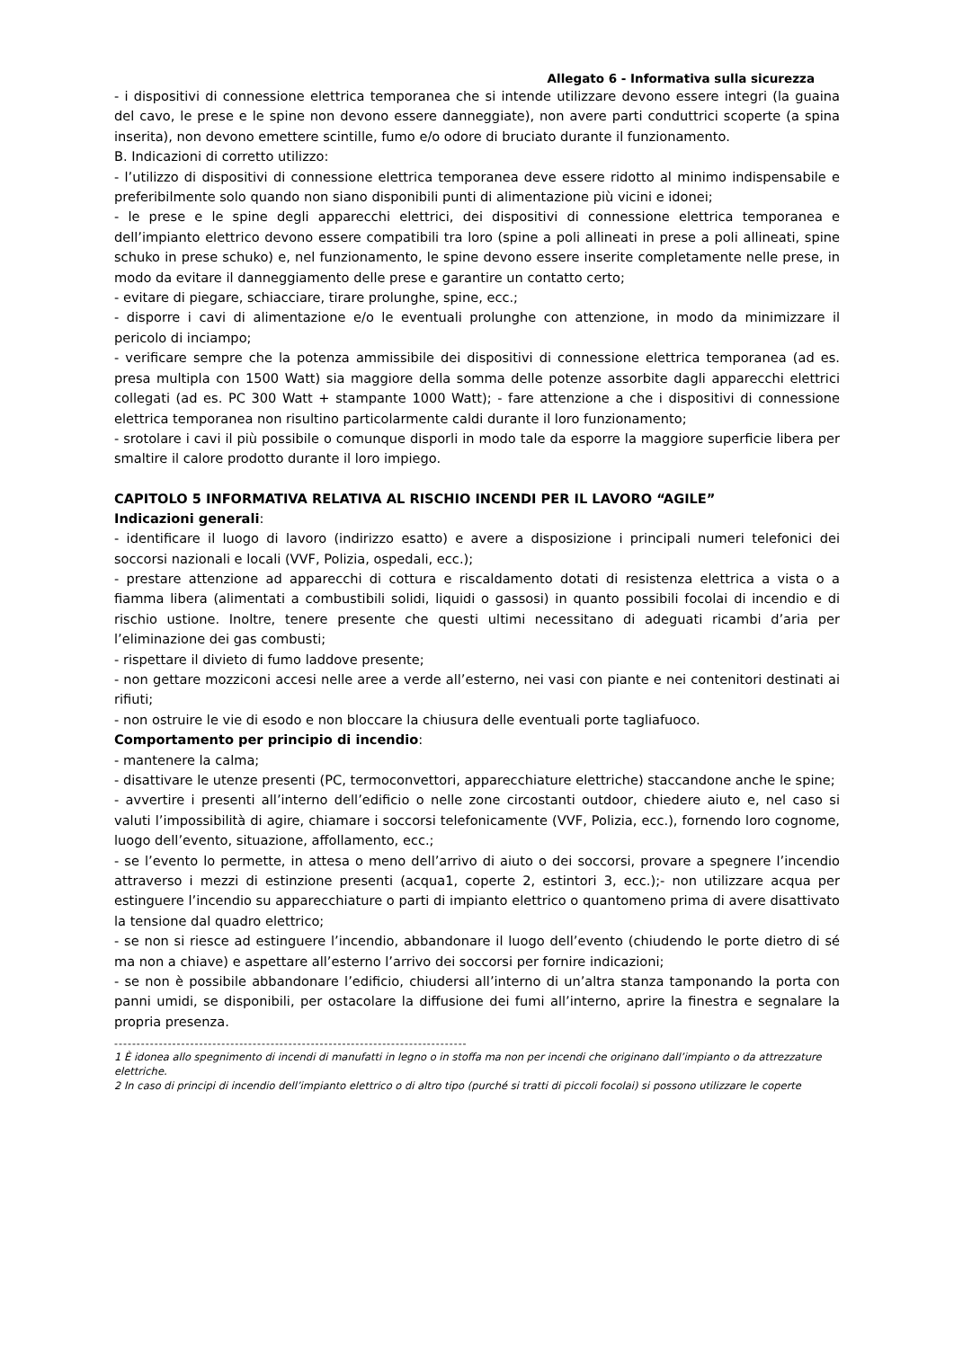Allegato 6 - Informativa sulla sicurezza
- i dispositivi di connessione elettrica temporanea che si intende utilizzare devono essere integri (la guaina del cavo, le prese e le spine non devono essere danneggiate), non avere parti conduttrici scoperte (a spina inserita), non devono emettere scintille, fumo e/o odore di bruciato durante il funzionamento.
B. Indicazioni di corretto utilizzo:
- l’utilizzo di dispositivi di connessione elettrica temporanea deve essere ridotto al minimo indispensabile e preferibilmente solo quando non siano disponibili punti di alimentazione più vicini e idonei;
- le prese e le spine degli apparecchi elettrici, dei dispositivi di connessione elettrica temporanea e dell’impianto elettrico devono essere compatibili tra loro (spine a poli allineati in prese a poli allineati, spine schuko in prese schuko) e, nel funzionamento, le spine devono essere inserite completamente nelle prese, in modo da evitare il danneggiamento delle prese e garantire un contatto certo;
- evitare di piegare, schiacciare, tirare prolunghe, spine, ecc.;
- disporre i cavi di alimentazione e/o le eventuali prolunghe con attenzione, in modo da minimizzare il pericolo di inciampo;
- verificare sempre che la potenza ammissibile dei dispositivi di connessione elettrica temporanea (ad es. presa multipla con 1500 Watt) sia maggiore della somma delle potenze assorbite dagli apparecchi elettrici collegati (ad es. PC 300 Watt + stampante 1000 Watt); - fare attenzione a che i dispositivi di connessione elettrica temporanea non risultino particolarmente caldi durante il loro funzionamento;
- srotolare i cavi il più possibile o comunque disporli in modo tale da esporre la maggiore superficie libera per smaltire il calore prodotto durante il loro impiego.
CAPITOLO 5 INFORMATIVA RELATIVA AL RISCHIO INCENDI PER IL LAVORO “AGILE”
Indicazioni generali:
- identificare il luogo di lavoro (indirizzo esatto) e avere a disposizione i principali numeri telefonici dei soccorsi nazionali e locali (VVF, Polizia, ospedali, ecc.);
- prestare attenzione ad apparecchi di cottura e riscaldamento dotati di resistenza elettrica a vista o a fiamma libera (alimentati a combustibili solidi, liquidi o gassosi) in quanto possibili focolai di incendio e di rischio ustione. Inoltre, tenere presente che questi ultimi necessitano di adeguati ricambi d’aria per l’eliminazione dei gas combusti;
- rispettare il divieto di fumo laddove presente;
- non gettare mozziconi accesi nelle aree a verde all’esterno, nei vasi con piante e nei contenitori destinati ai rifiuti;
- non ostruire le vie di esodo e non bloccare la chiusura delle eventuali porte tagliafuoco.
Comportamento per principio di incendio:
- mantenere la calma;
- disattivare le utenze presenti (PC, termoconvettori, apparecchiature elettriche) staccandone anche le spine;
- avvertire i presenti all’interno dell’edificio o nelle zone circostanti outdoor, chiedere aiuto e, nel caso si valuti l’impossibilità di agire, chiamare i soccorsi telefonicamente (VVF, Polizia, ecc.), fornendo loro cognome, luogo dell’evento, situazione, affollamento, ecc.;
- se l’evento lo permette, in attesa o meno dell’arrivo di aiuto o dei soccorsi, provare a spegnere l’incendio attraverso i mezzi di estinzione presenti (acqua1, coperte 2, estintori 3, ecc.);- non utilizzare acqua per estinguere l’incendio su apparecchiature o parti di impianto elettrico o quantomeno prima di avere disattivato la tensione dal quadro elettrico;
- se non si riesce ad estinguere l’incendio, abbandonare il luogo dell’evento (chiudendo le porte dietro di sé ma non a chiave) e aspettare all’esterno l’arrivo dei soccorsi per fornire indicazioni;
- se non è possibile abbandonare l’edificio, chiudersi all’interno di un’altra stanza tamponando la porta con panni umidi, se disponibili, per ostacolare la diffusione dei fumi all’interno, aprire la finestra e segnalare la propria presenza.
-------------------------------------------------------------------------------
1 È idonea allo spegnimento di incendi di manufatti in legno o in stoffa ma non per incendi che originano dall’impianto o da attrezzature
elettriche.
2 In caso di principi di incendio dell’impianto elettrico o di altro tipo (purché si tratti di piccoli focolai) si possono utilizzare le coperte